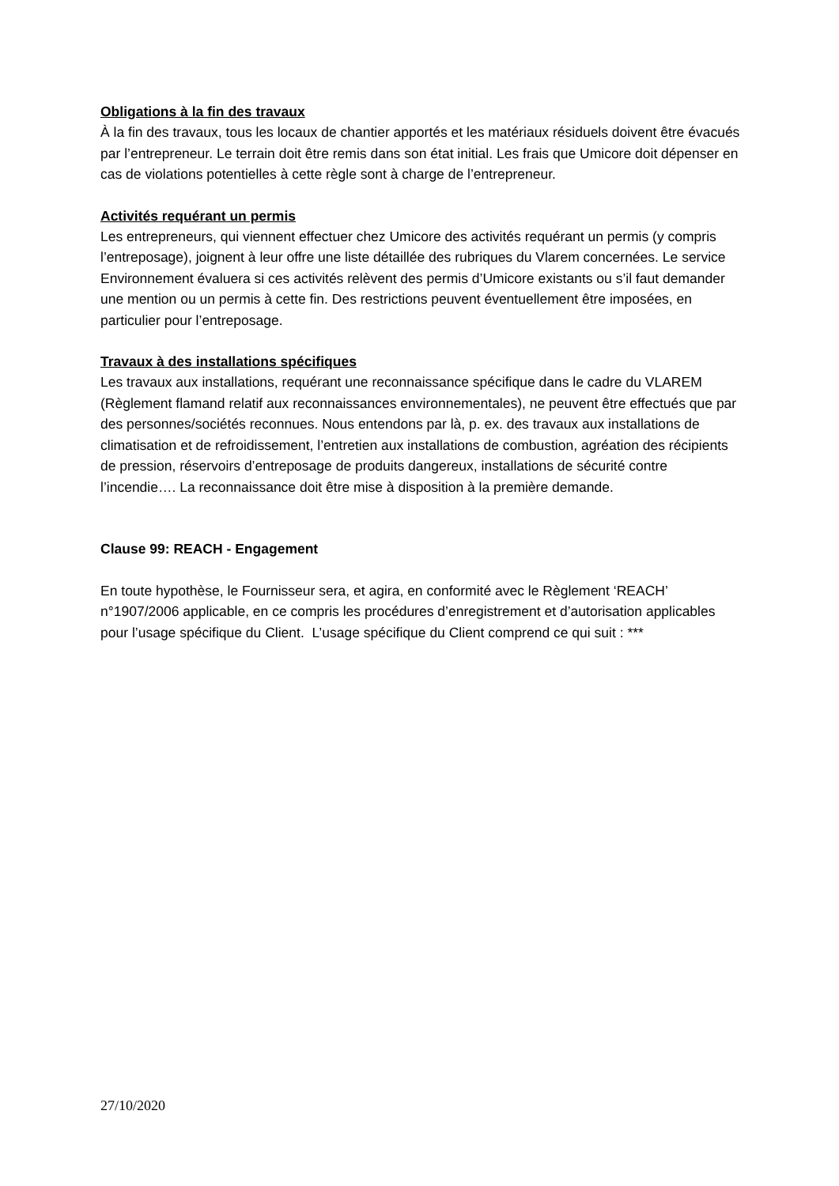Obligations à la fin des travaux
À la fin des travaux, tous les locaux de chantier apportés et les matériaux résiduels doivent être évacués par l’entrepreneur. Le terrain doit être remis dans son état initial. Les frais que Umicore doit dépenser en cas de violations potentielles à cette règle sont à charge de l’entrepreneur.
Activités requérant un permis
Les entrepreneurs, qui viennent effectuer chez Umicore des activités requérant un permis (y compris l’entreposage), joignent à leur offre une liste détaillée des rubriques du Vlarem concernées. Le service Environnement évaluera si ces activités relèvent des permis d’Umicore existants ou s’il faut demander une mention ou un permis à cette fin. Des restrictions peuvent éventuellement être imposées, en particulier pour l’entreposage.
Travaux à des installations spécifiques
Les travaux aux installations, requérant une reconnaissance spécifique dans le cadre du VLAREM (Règlement flamand relatif aux reconnaissances environnementales), ne peuvent être effectués que par des personnes/sociétés reconnues. Nous entendons par là, p. ex. des travaux aux installations de climatisation et de refroidissement, l’entretien aux installations de combustion, agréation des récipients de pression, réservoirs d’entreposage de produits dangereux, installations de sécurité contre l’incendie…. La reconnaissance doit être mise à disposition à la première demande.
Clause 99: REACH - Engagement
En toute hypothèse, le Fournisseur sera, et agira, en conformité avec le Règlement ‘REACH’ n°1907/2006 applicable, en ce compris les procédures d’enregistrement et d’autorisation applicables pour l’usage spécifique du Client. L’usage spécifique du Client comprend ce qui suit : ***
27/10/2020